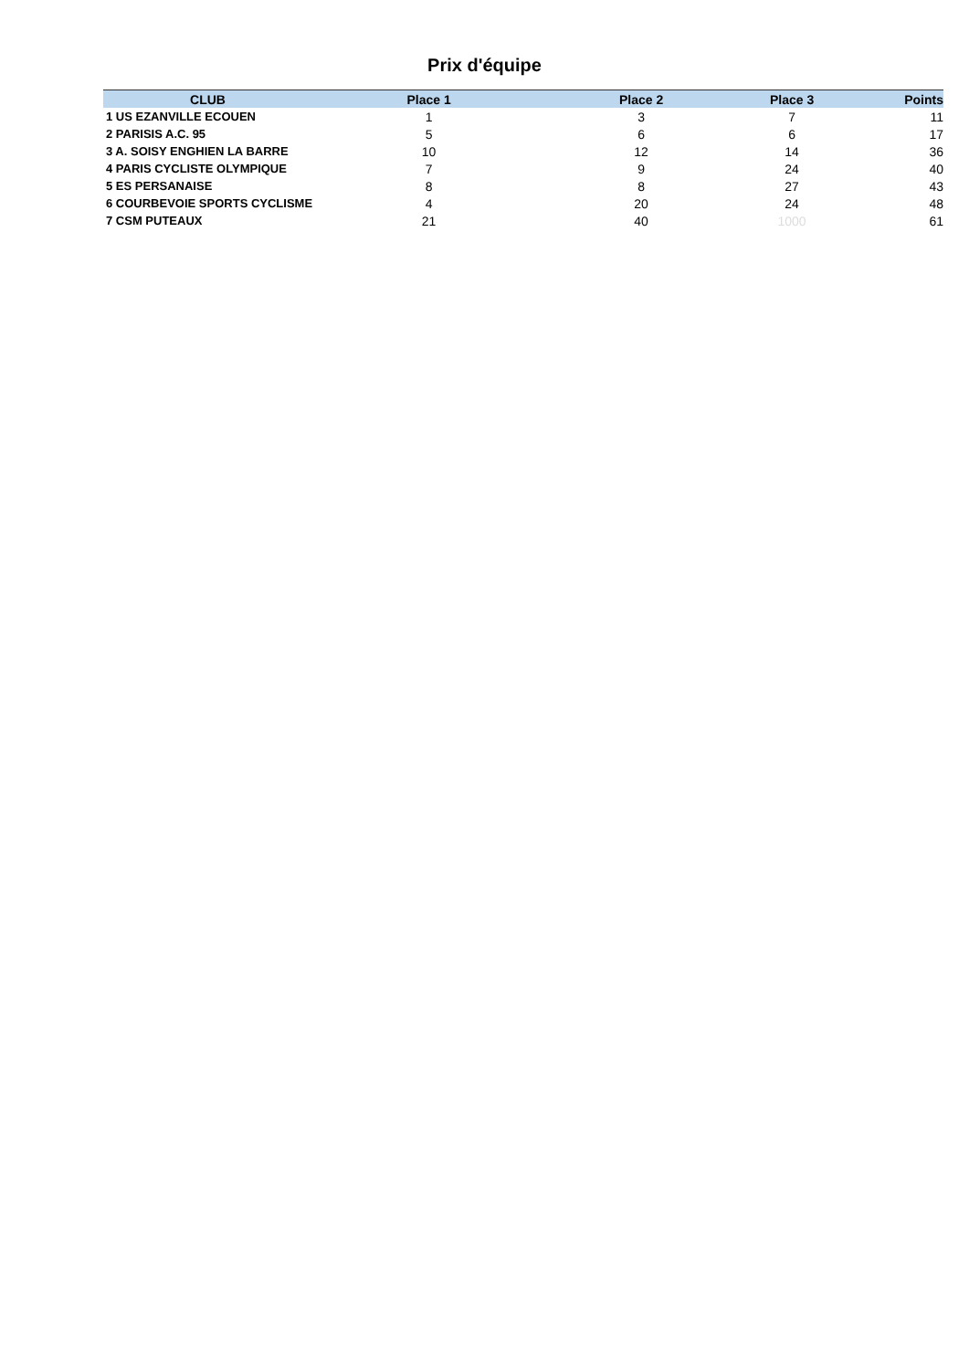Prix d'équipe
| CLUB | Place 1 | Place 2 | Place 3 | Points |
| --- | --- | --- | --- | --- |
| 1 US EZANVILLE ECOUEN | 1 | 3 | 7 | 11 |
| 2 PARISIS A.C. 95 | 5 | 6 | 6 | 17 |
| 3 A. SOISY ENGHIEN LA BARRE | 10 | 12 | 14 | 36 |
| 4 PARIS CYCLISTE OLYMPIQUE | 7 | 9 | 24 | 40 |
| 5 ES PERSANAISE | 8 | 8 | 27 | 43 |
| 6 COURBEVOIE SPORTS CYCLISME | 4 | 20 | 24 | 48 |
| 7 CSM PUTEAUX | 21 | 40 | 1000 | 61 |